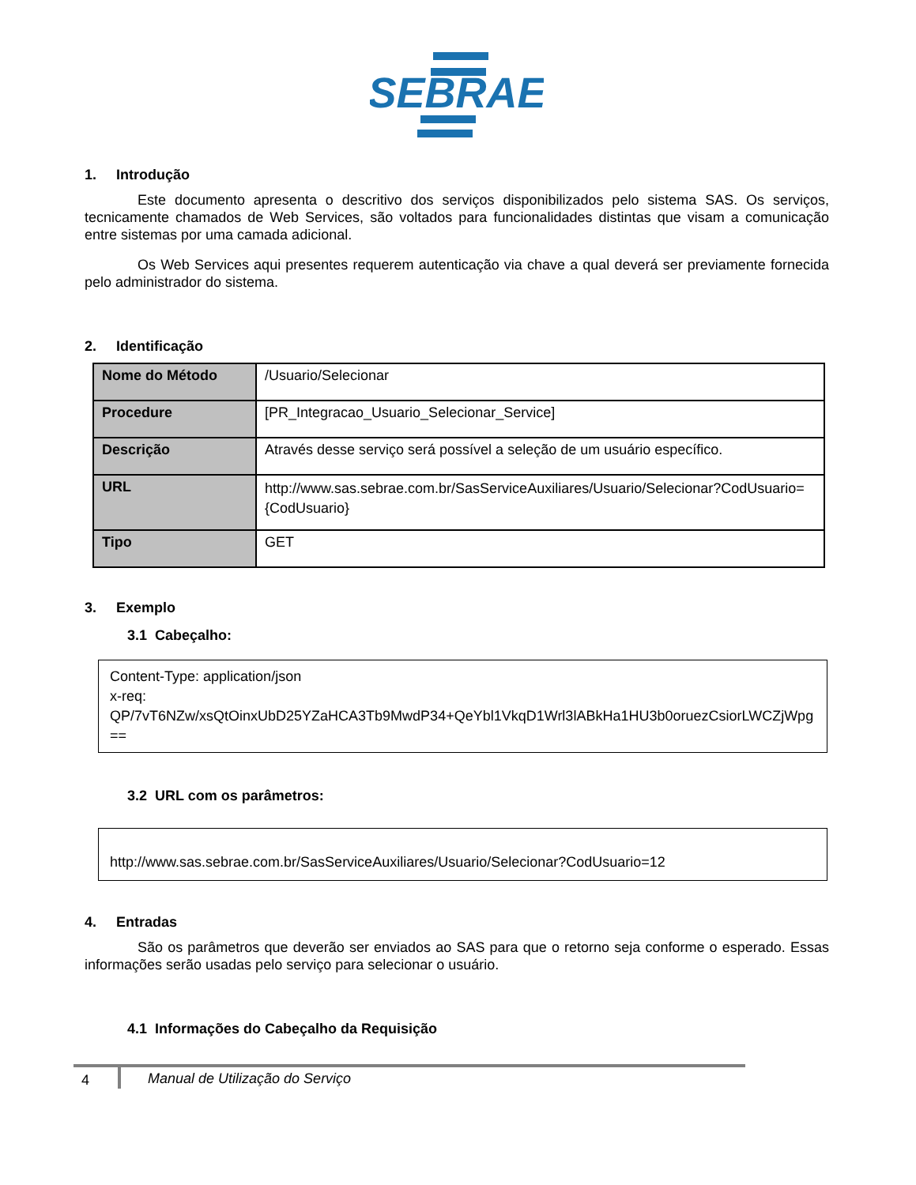SEBRAE
1. Introdução
Este documento apresenta o descritivo dos serviços disponibilizados pelo sistema SAS. Os serviços, tecnicamente chamados de Web Services, são voltados para funcionalidades distintas que visam a comunicação entre sistemas por uma camada adicional.
Os Web Services aqui presentes requerem autenticação via chave a qual deverá ser previamente fornecida pelo administrador do sistema.
2. Identificação
| Nome do Método | /Usuario/Selecionar |
| Procedure | [PR_Integracao_Usuario_Selecionar_Service] |
| Descrição | Através desse serviço será possível a seleção de um usuário específico. |
| URL | http://www.sas.sebrae.com.br/SasServiceAuxiliares/Usuario/Selecionar?CodUsuario={CodUsuario} |
| Tipo | GET |
3. Exemplo
3.1 Cabeçalho:
Content-Type: application/json
x-req:
QP/7vT6NZw/xsQtOinxUbD25YZaHCA3Tb9MwdP34+QeYbl1VkqD1Wrl3lABkHa1HU3b0oruezCsiorLWCZjWpg==
3.2 URL com os parâmetros:
http://www.sas.sebrae.com.br/SasServiceAuxiliares/Usuario/Selecionar?CodUsuario=12
4. Entradas
São os parâmetros que deverão ser enviados ao SAS para que o retorno seja conforme o esperado. Essas informações serão usadas pelo serviço para selecionar o usuário.
4.1 Informações do Cabeçalho da Requisição
4 Manual de Utilização do Serviço